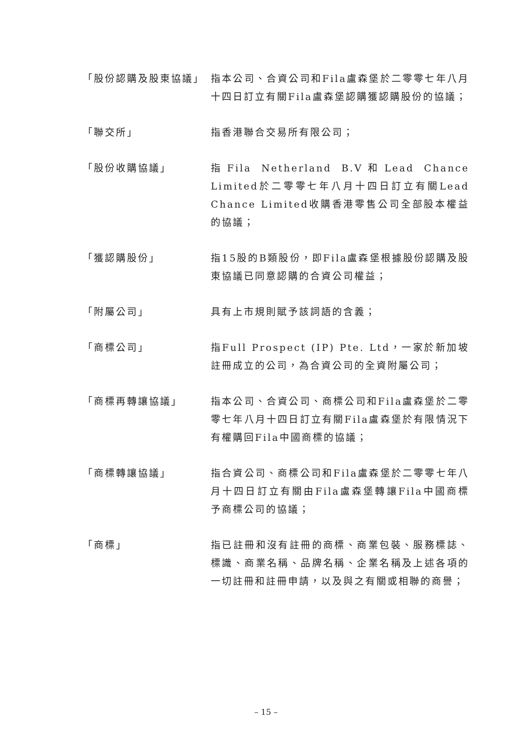「股份認購及股東協議」 指本公司、合資公司和Fila盧森堡於二零零七年八月十四日訂立有關Fila盧森堡認購獲認購股份的協議；
「聯交所」 指香港聯合交易所有限公司；
「股份收購協議」 指Fila Netherland B.V和Lead Chance Limited於二零零七年八月十四日訂立有關Lead Chance Limited收購香港零售公司全部股本權益的協議；
「獲認購股份」 指15股的B類股份，即Fila盧森堡根據股份認購及股東協議已同意認購的合資公司權益；
「附屬公司」 具有上市規則賦予該詞語的含義；
「商標公司」 指Full Prospect (IP) Pte. Ltd，一家於新加坡註冊成立的公司，為合資公司的全資附屬公司；
「商標再轉讓協議」 指本公司、合資公司、商標公司和Fila盧森堡於二零零七年八月十四日訂立有關Fila盧森堡於有限情況下有權購回Fila中國商標的協議；
「商標轉讓協議」 指合資公司、商標公司和Fila盧森堡於二零零七年八月十四日訂立有關由Fila盧森堡轉讓Fila中國商標予商標公司的協議；
「商標」 指已註冊和沒有註冊的商標、商業包裝、服務標誌、標識、商業名稱、品牌名稱、企業名稱及上述各項的一切註冊和註冊申請，以及與之有關或相聯的商譽；
– 15 –